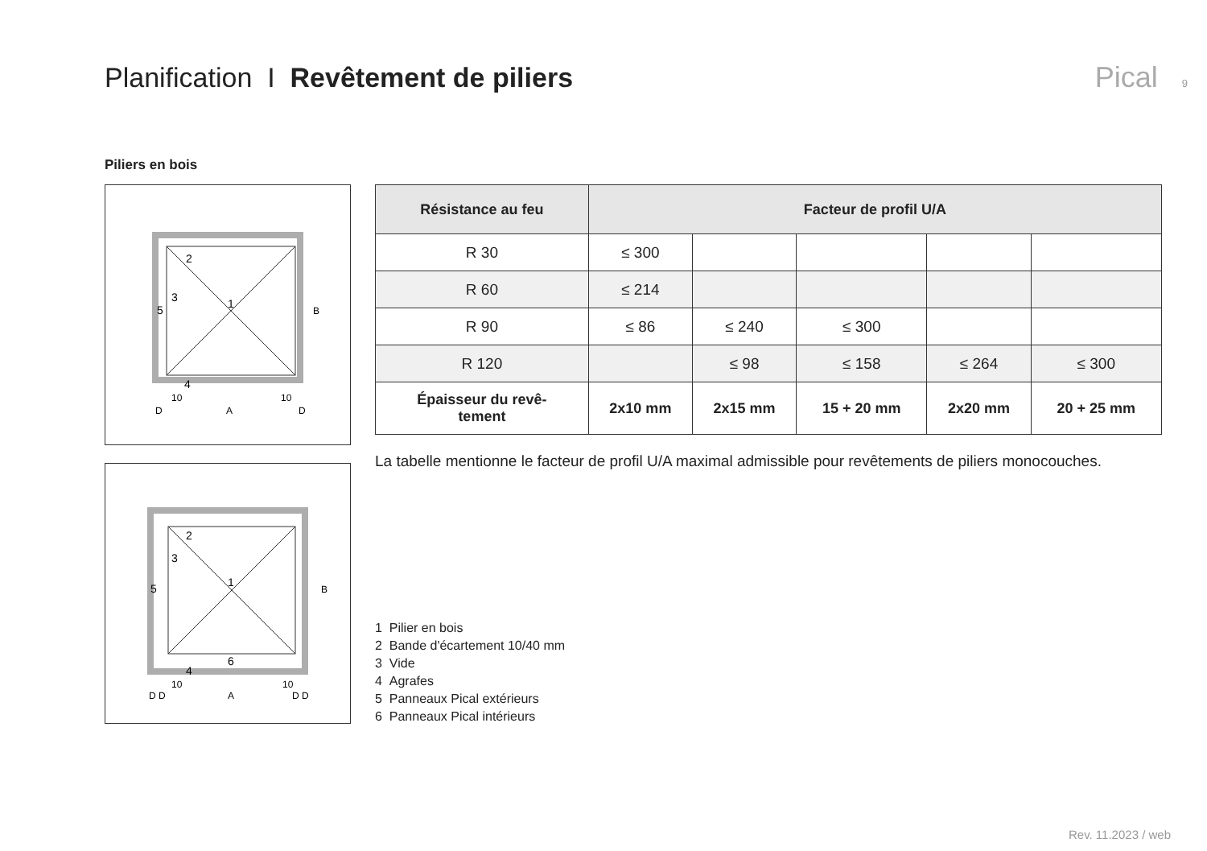Planification I Revêtement de piliers
Pical 9
Piliers en bois
2
3
1
5
4
10
10
D
A
D
B
2
3
1
5
6
4
10
10
D D
A
D D
B
| Résistance au feu | Facteur de profil U/A | | | | |
| --- | --- | --- | --- | --- | --- |
| R 30 | ≤ 300 | | | | |
| R 60 | ≤ 214 | | | | |
| R 90 | ≤ 86 | ≤ 240 | ≤ 300 | | |
| R 120 | | ≤ 98 | ≤ 158 | ≤ 264 | ≤ 300 |
| Épaisseur du revê- tement | 2x10 mm | 2x15 mm | 15 + 20 mm | 2x20 mm | 20 + 25 mm |
La tabelle mentionne le facteur de profil U/A maximal admissible pour revêtements de piliers monocouches.
1 Pilier en bois
2 Bande d'écartement 10/40 mm
3 Vide
4 Agrafes
5 Panneaux Pical extérieurs
6 Panneaux Pical intérieurs
Rev. 11.2023 / web